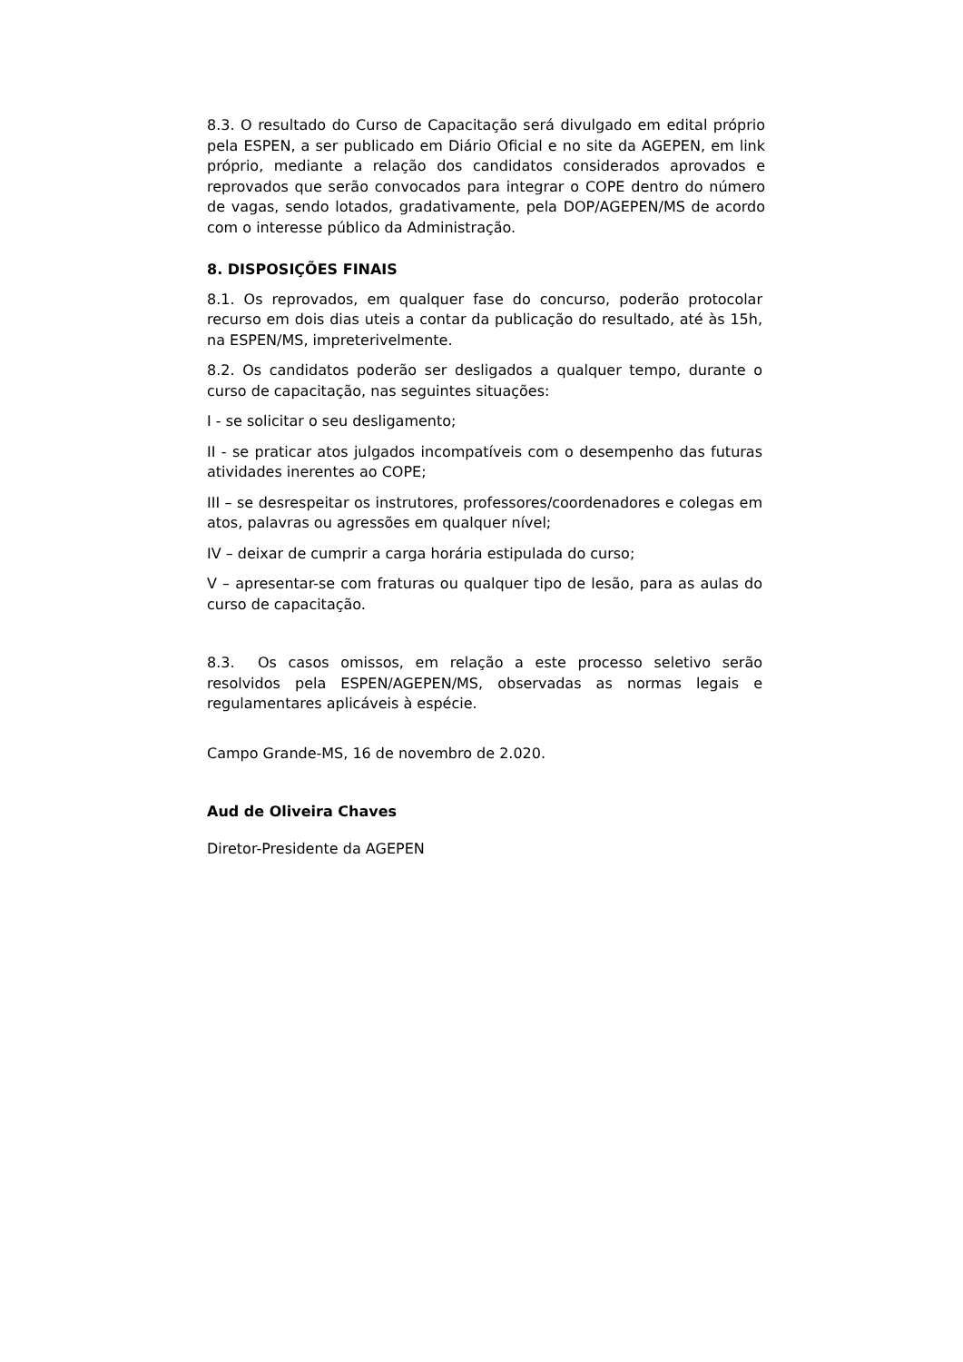8.3. O resultado do Curso de Capacitação será divulgado em edital próprio pela ESPEN, a ser publicado em Diário Oficial e no site da AGEPEN, em link próprio, mediante a relação dos candidatos considerados aprovados e reprovados que serão convocados para integrar o COPE dentro do número de vagas, sendo lotados, gradativamente, pela DOP/AGEPEN/MS de acordo com o interesse público da Administração.
8. DISPOSIÇÕES FINAIS
8.1. Os reprovados, em qualquer fase do concurso, poderão protocolar recurso em dois dias uteis a contar da publicação do resultado, até às 15h, na ESPEN/MS, impreterivelmente.
8.2. Os candidatos poderão ser desligados a qualquer tempo, durante o curso de capacitação, nas seguintes situações:
I - se solicitar o seu desligamento;
II - se praticar atos julgados incompatíveis com o desempenho das futuras atividades inerentes ao COPE;
III – se desrespeitar os instrutores, professores/coordenadores e colegas em atos, palavras ou agressões em qualquer nível;
IV – deixar de cumprir a carga horária estipulada do curso;
V – apresentar-se com fraturas ou qualquer tipo de lesão, para as aulas do curso de capacitação.
8.3. Os casos omissos, em relação a este processo seletivo serão resolvidos pela ESPEN/AGEPEN/MS, observadas as normas legais e regulamentares aplicáveis à espécie.
Campo Grande-MS, 16 de novembro de 2.020.
Aud de Oliveira Chaves
Diretor-Presidente da AGEPEN